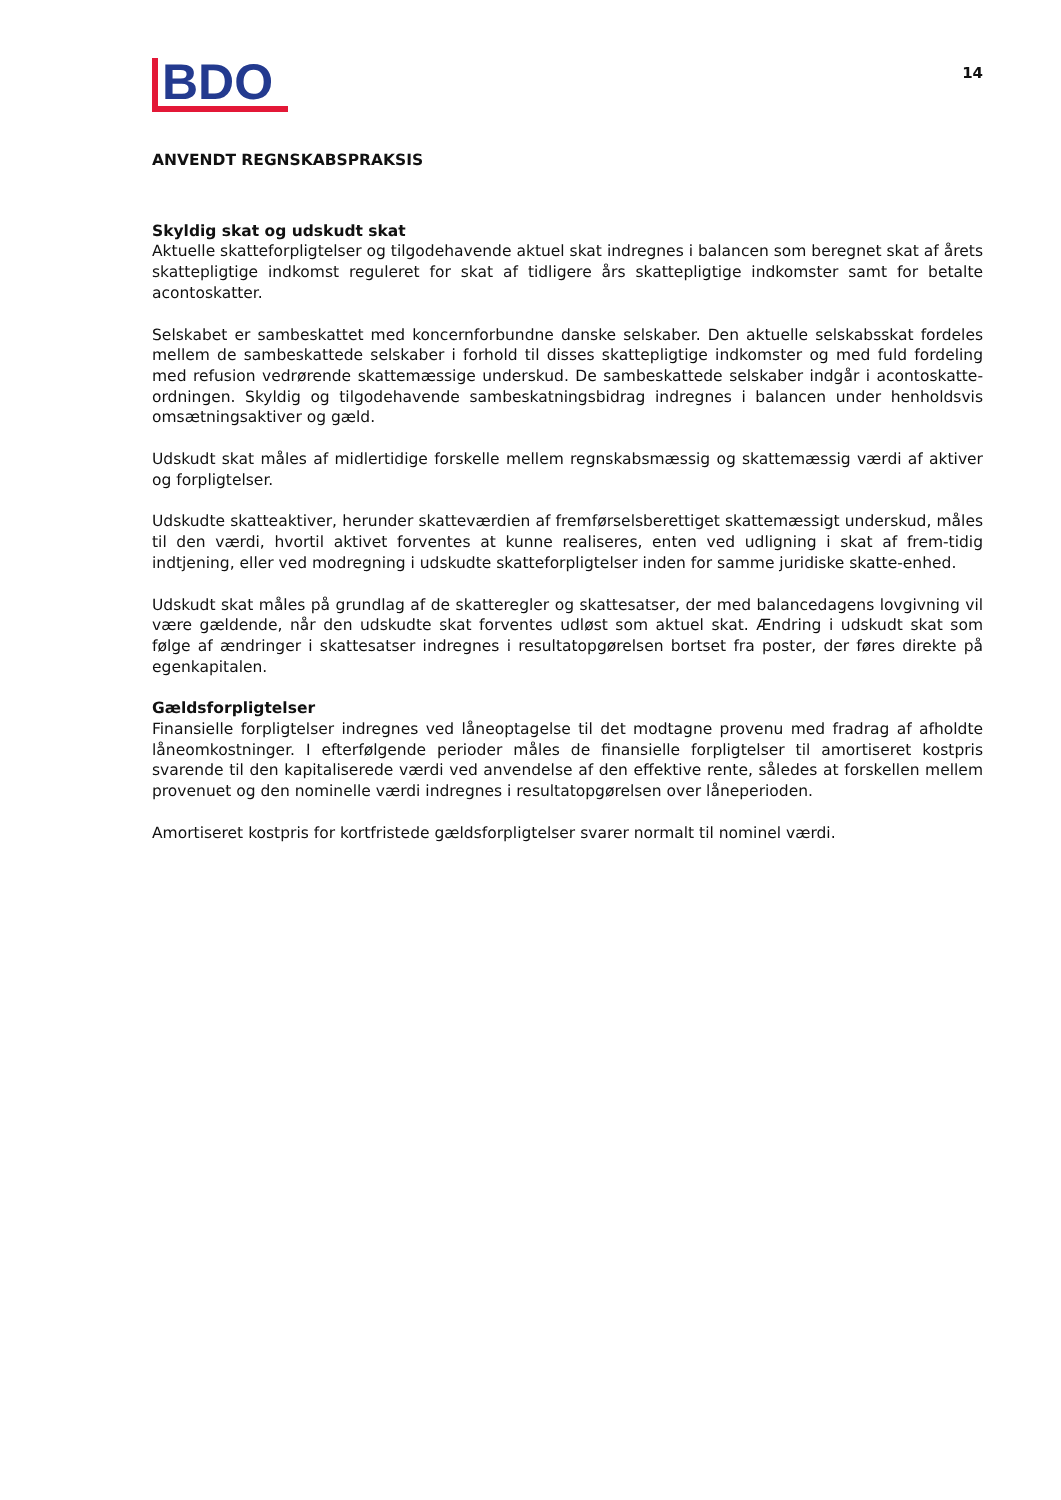BDO
14
ANVENDT REGNSKABSPRAKSIS
Skyldig skat og udskudt skat
Aktuelle skatteforpligtelser og tilgodehavende aktuel skat indregnes i balancen som beregnet skat af årets skattepligtige indkomst reguleret for skat af tidligere års skattepligtige indkomster samt for betalte acontoskatter.
Selskabet er sambeskattet med koncernforbundne danske selskaber. Den aktuelle selskabsskat fordeles mellem de sambeskattede selskaber i forhold til disses skattepligtige indkomster og med fuld fordeling med refusion vedrørende skattemæssige underskud. De sambeskattede selskaber indgår i acontoskatte-ordningen. Skyldig og tilgodehavende sambeskatningsbidrag indregnes i balancen under henholdsvis omsætningsaktiver og gæld.
Udskudt skat måles af midlertidige forskelle mellem regnskabsmæssig og skattemæssig værdi af aktiver og forpligtelser.
Udskudte skatteaktiver, herunder skatteværdien af fremførselsberettiget skattemæssigt underskud, måles til den værdi, hvortil aktivet forventes at kunne realiseres, enten ved udligning i skat af frem-tidig indtjening, eller ved modregning i udskudte skatteforpligtelser inden for samme juridiske skatte-enhed.
Udskudt skat måles på grundlag af de skatteregler og skattesatser, der med balancedagens lovgivning vil være gældende, når den udskudte skat forventes udløst som aktuel skat. Ændring i udskudt skat som følge af ændringer i skattesatser indregnes i resultatopgørelsen bortset fra poster, der føres direkte på egenkapitalen.
Gældsforpligtelser
Finansielle forpligtelser indregnes ved låneoptagelse til det modtagne provenu med fradrag af afholdte låneomkostninger. I efterfølgende perioder måles de finansielle forpligtelser til amortiseret kostpris svarende til den kapitaliserede værdi ved anvendelse af den effektive rente, således at forskellen mellem provenuet og den nominelle værdi indregnes i resultatopgørelsen over låneperioden.
Amortiseret kostpris for kortfristede gældsforpligtelser svarer normalt til nominel værdi.